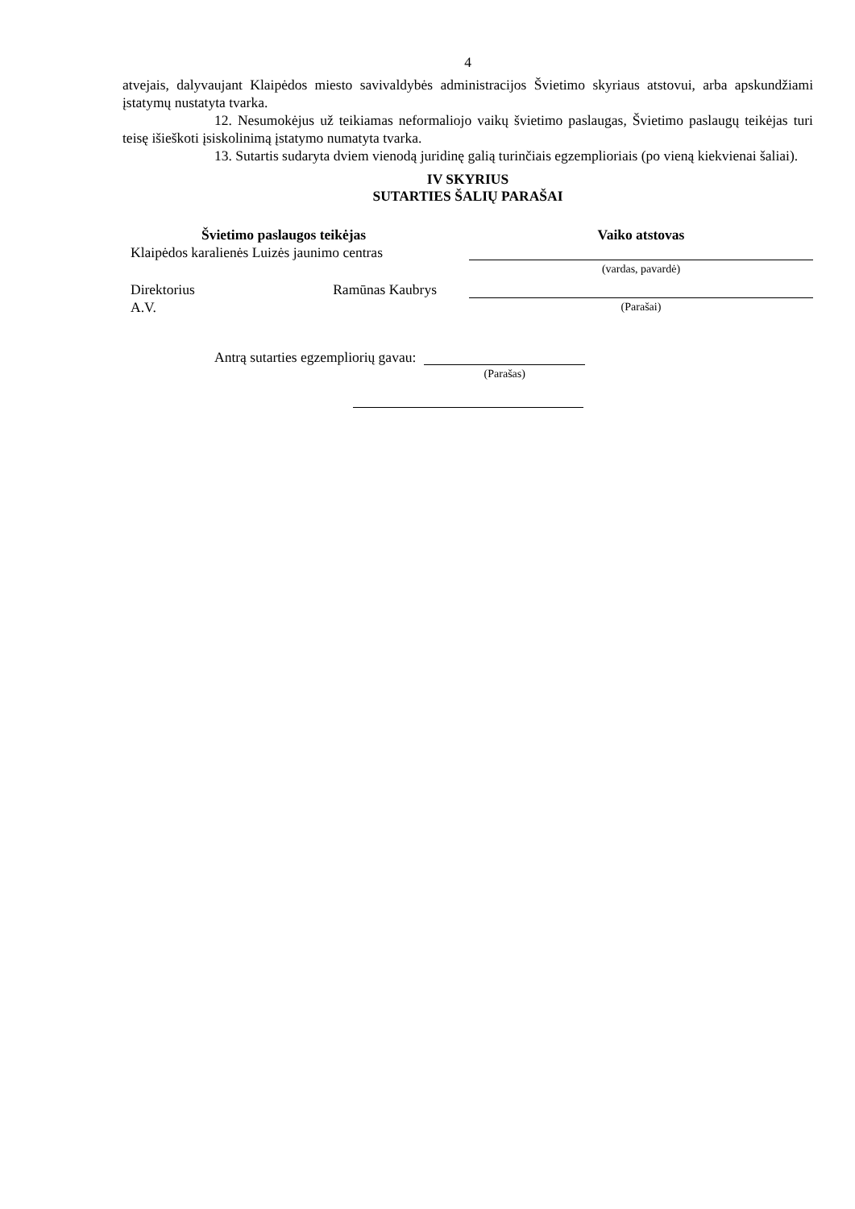4
atvejais, dalyvaujant Klaipėdos miesto savivaldybės administracijos Švietimo skyriaus atstovui, arba apskundžiami įstatymų nustatyta tvarka.
12. Nesumokėjus už teikiamas neformaliojo vaikų švietimo paslaugas, Švietimo paslaugų teikėjas turi teisę išieškoti įsiskolinimą įstatymo numatyta tvarka.
13. Sutartis sudaryta dviem vienodą juridinę galią turinčiais egzemplioriais (po vieną kiekvienai šaliai).
IV SKYRIUS
SUTARTIES ŠALIŲ PARAŠAI
Švietimo paslaugos teikėjas
Klaipėdos karalienės Luizės jaunimo centras
Direktorius Ramūnas Kaubrys
A.V.
Vaiko atstovas
(vardas, pavardė)
(Parašai)
Antrą sutarties egzempliorių gavau:
(Parašas)